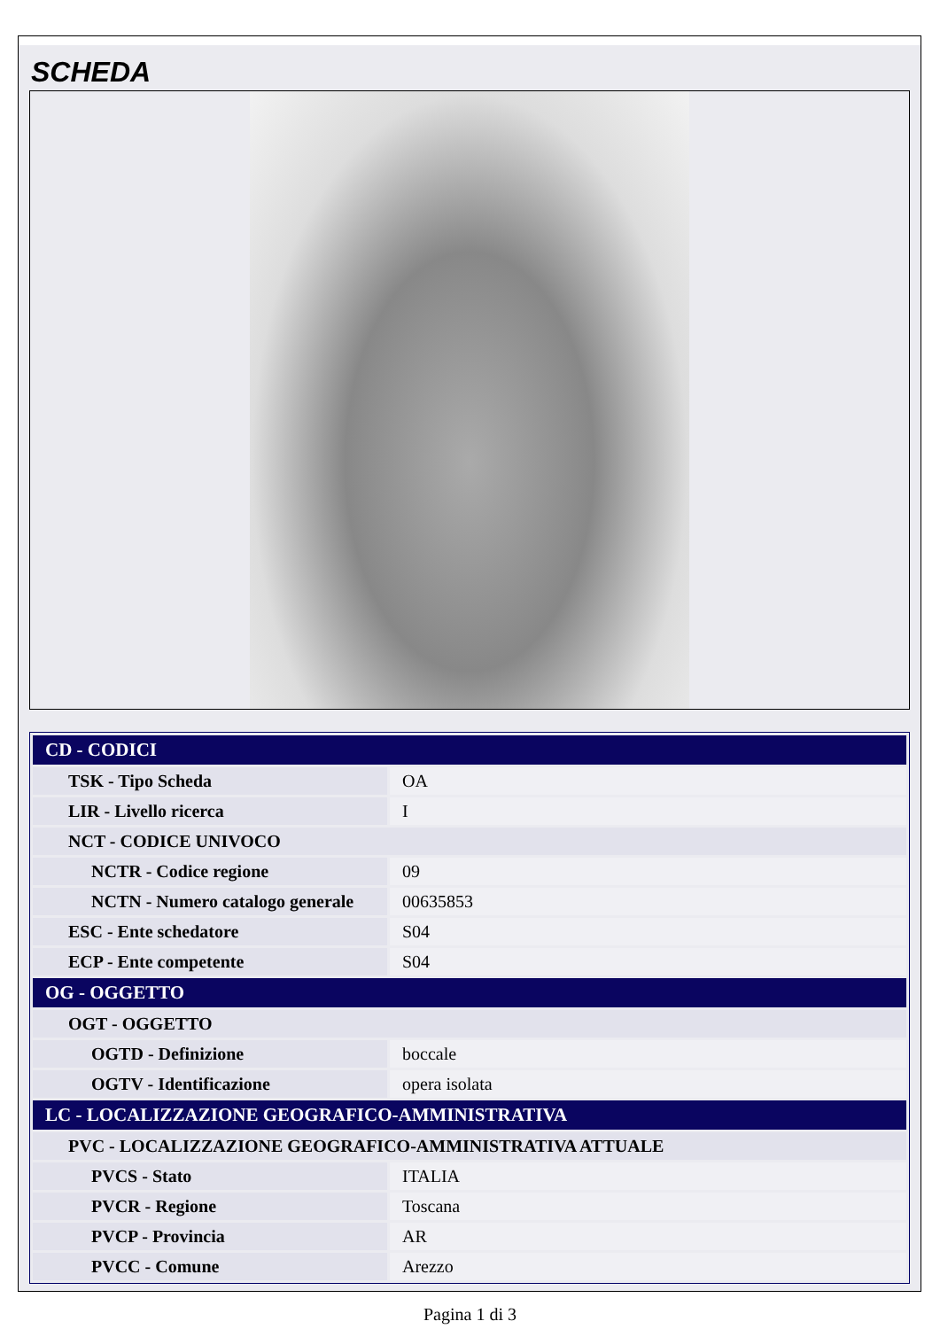SCHEDA
| CD - CODICI | |
| TSK - Tipo Scheda | OA |
| LIR - Livello ricerca | I |
| NCT - CODICE UNIVOCO | |
| NCTR - Codice regione | 09 |
| NCTN - Numero catalogo generale | 00635853 |
| ESC - Ente schedatore | S04 |
| ECP - Ente competente | S04 |
| OG - OGGETTO | |
| OGT - OGGETTO | |
| OGTD - Definizione | boccale |
| OGTV - Identificazione | opera isolata |
| LC - LOCALIZZAZIONE GEOGRAFICO-AMMINISTRATIVA | |
| PVC - LOCALIZZAZIONE GEOGRAFICO-AMMINISTRATIVA ATTUALE | |
| PVCS - Stato | ITALIA |
| PVCR - Regione | Toscana |
| PVCP - Provincia | AR |
| PVCC - Comune | Arezzo |
Pagina 1 di 3